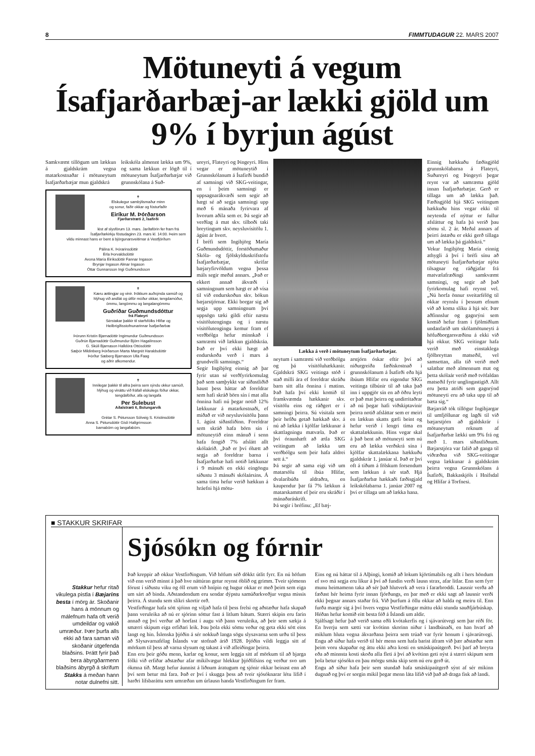8 FIMMTUDAGUR 22. MARS 2007
Mötuneyti á vegum Ísafjarðarbæj-ar lækki gjöld um 9% í byrjun ágúst
Samkvæmt tillögum um lækkun á gjaldskrám vegna matarkostnaðar í mötuneytum Ísafjarðarbæjar mun gjaldskrá
leikskóla almennt lækka um 9%, og sama lækkun er lögð til í mötuneytum Ísafjarðarbæjar við grunnskólana á Suð-
✝
Elskulegur sambýlismaður minn
og sonur, faðir okkar og fósturfaðir
Eiríkur M. Þórðarson
Fjarðarstræti 2, Ísafirði
lést af slysförum 13. mars. Jarðaförin fer fram frá Ísafjarðarkirkju föstudaginn 23. mars kl. 14:00. Þeim sem vildu minnast hans er bent á björgunarsveitirnar á Vestfjörðum
Pálína K. Þórarinsdóttir
Erla Þorvaldsdóttir
Avona María Eiríksdóttir Fannar Ingason
Brynjar Ingason Almar Ingason
Óttar Gunnarsson Ingi Guðmundsson
✝
Kæru ættingjar og vinir. Þökkum auðsýnda samúð og hlýhug við andlát og útför móður okkar, tengdamóður, ömmu, langömmu og langalangömmu
Guðríðar Guðmundsdóttur
frá Flateyri
Sérstakar þakkir til starfsfólks Hlífar og Heilbrigðisstofnunarinnar Ísafjarðarbæ
Þórunn Kristín Bjarnadóttir Ingimundur Guðmundsson
Guðrún Bjarnadóttir Guðmundur Björn Hagalínsson
G. Skúli Bjarnason Halldóra Ottósdóttir
Sæþór Mildinberg Þórðarson Marta Margrét Haraldsdóttir
Þórður Sæberg Bjarnason Ulla Faag
og aðrir afkomendur.
✝
Innilegar þakkir til allra þeirra sem sýndu okkur samúð, hlýhug og vináttu við fráfall elskulegs föður okkar, tengdaföður, afa og langafa
Per Sulebust
Aðalstræti 6, Bolungarvík
Grétar S. Pétursson Sólveig S. Kristinsdóttir
Anna S. Pétursdóttir Gísli Hallgrímsson
barnabörn og langafabörn.
ureyri, Flateyri og Þingeyri. Hins vegar er mötuneytið í Grunnskólanum á Ísafirði bundið af samningi við SKG-veitingar, en í þeim samningi er uppsagnarákvæði sem segir að hægt sé að segja samningi upp með 6 mánaða fyrirvara af hvorum aðila sem er. Þá segir að verðlag á mat skv. tilboði taki breytingum skv. neysluvísitölu 1. ágúst ár hvert.
Í bréfi sem Ingibjörg María Guðmundsdóttir, forstöðumaður Skóla- og fjölskylduskrifstofu Ísafjarðarbæjar, skrifar bæjaryfirvöldum vegna þessa máls segir meðal annars. „Það er ekkert annað ákvæði í samningnum sem hægt er að vísa til við endurskoðun skv. bókun bæjarstjórnar. Ekki borgar sig að segja upp samningnum því uppsögn tæki gildi eftir næstu vísitölutengingu og í næstu vísitölutengingu kemur fram ef verðbólga hefur minnkað í samræmi við lækkun gjaldskráa. Það er því ekki hægt að endurskoða verð í mars á grundvelli samnings.“
Segir Ingibjörg einnig að þar fyrir utan sé verðfyrirkomulag það sem samþykkt var síðastliðið haust þess háttar að foreldrar sem hafi skráð börn sín í mat alla önnina hafi nú þegar notið 12% lækkunar á matarkostnaði, ef miðað er við neysluvísitölu þann 1. ágúst síðastliðinn. Foreldrar sem skráð hafa börn sín í mötuneytið einn mánuð í senn hafa fengið 7% afslátt allt skólaárið. „Það er því óhætt að segja að foreldrar barna í Ísafjarðarbæ hafi notið lækkunar í 9 mánuði en ekki eingöngu síðustu 3 mánuði skólaársins. Á sama tíma hefur verið hækkun á hráefni hjá mötu-
Lækka á verð í mötuneytum Ísafjarðarbæjar.
neytum í samræmi við verðbólgu og þá vísitöluhækkanir. Gjaldskrá SKG veitinga stóð í stað milli ára ef foreldrar skráðu barn sitt alla önnina í matinn. Það hafa því ekki komið til framkvæmda hækkanir skv. vísitölu eins og ráðgert er í samningi þeirra. Sú vísitala sem þeir hefðu getað hækkað skv. á nú að lækka í kjölfar lækkunar á skattlagningu matvæla. Það er því óraunhæft að ætla SKG veitingum að lækka um verðbólgu sem þeir hafa aldrei sett á.“
Þá segir að sama eigi við um matarsölu til íbúa Hlífar, dvalaríbúða aldraðra, en kaupendur þar fá 7% lækkun á matarskammt ef þeir eru skráðir í mánaðaráskrift.
Þá segir í bréfinu: „Ef bæj-
arstjórn óskar eftir því að niðurgreiða fæðiskostnað í grunnskólanum á Ísafirði eða hjá íbúum Hlífar eru eigendur SKG veitinga tilbúnir til að taka það inn í uppgjör sín en að öðru leyti er það mat þeirra og undirritaðrar að nú þegar hafi viðskiptavinir þeirra notið afsláttar sem er meiri en lækkun skatts gæfi beint og hefur verið í lengri tíma en skattalækkunin. Hins vegar skal á það bent að mötuneyti sem nú eru að lækka verðskrá sína í kjölfar skattalækkana hækkuðu gjaldskrár 1. janúar sl. Það er því oft á tíðum á fölskum forsendum sem lækkun á sér stað. Hjá Ísafjarðarbæ hækkaði fæðisgjald leikskólabarna 1. janúar 2007 og því er tillaga um að lækka hana.
Einnig hækkuðu fæðisgjöld grunnskólabarna á Flateyri, Suðureyri og Þingeyri þegar reynt var að samræma gjöld innan Ísafjarðarbæjar. Gerð er tillaga um að lækka það. Fæðisgjöld hjá SKG veitingum hækkuðu hins vegar ekki til neytenda ef nýttur er fullur afsláttur og hafa þá verið þau sömu sl. 2 ár. Meðal annars af þeirri ástæðu er ekki gerð tillaga um að lækka þá gjaldskrá.“
Vekur Ingibjörg María einnig athygli á því í bréfi sínu að mötuneyti Ísafjarðarbæjar njóta tilsagnar og ráðgjafar frá matvælafræðingi samkvæmt samningi, og segir að það fyrirkomulag hafi reynst vel. „Nú horfa önnur sveitarfélög til okkar reynslu í þessum efnum við að koma slíku á hjá sér. Þær aðfinnslur og gagnrýni sem komið hefur fram í fjölmiðlum undanfarið um skólamötuneyti á höfuðborgarsvæðinu á ekki við hjá okkur. SKG veitingar hafa verið með einstaklega fjölbreyttan matseðil, vel samsettan, alla tíð verið með salatbar með almennum mat og þetta skólaár verið með tvöfaldan matseðil fyrir unglingastigið. Allt eru þetta atriði sem gagnrýnd mötuneyti eru að taka upp til að bæta sig.“
Bæjarráð tók tillögur Ingibjargar til umfjöllunar og lagði til við bæjarstjórn að gjaldskrár í mötuneytum reknum af Ísafjarðarbæ lækki um 9% frá og með 1. mars síðastliðnum. Bæjarstjóra var falið að ganga til viðræðna við SKG-veitingar vegna lækkunar á gjaldskrám þeirra vegna Grunnskólans á Ísafirði, Bakkaskjóls í Hnífsdal og Hlífar á Torfnesi.
■ STAKKUR SKRIFAR
Stakkur hefur ritað vikulega pistla í Bæjarins besta í mörg ár. Skoðanir hans á mönnum og málefnum hafa oft verið umdeildar og vakið umræður. Þær þurfa alls ekki að fara saman við skoðanir útgefenda blaðsins. Þrátt fyrir það bera ábyrgðarmenn blaðsins ábyrgð á skrifum Stakks á meðan hann notar dulnefni sitt.
Sjósókn og fórnir
Það kreppir að okkur Vestfirðingum. Við höfum séð dökkt útlit fyrr. En nú höfum við enn verið minnt á það hve náttúran getur reynst óblíð og grimm. Tveir sjómenn fórust í síðustu viku og öll erum við hnípin og hugur okkar er með þeim sem eiga um sárt að binda. Aðstandendum eru sendar dýpstu samúðarkveðjur vegna missis þeirra. Á stundu sem slíkri skortir orð.
Vestfirðingar hafa sótt sjóinn og viljað hafa til þess frelsi og aðstæður hafa skapað þann veruleika að nú er sjórinn sóttur fast á litlum bátum. Stærri skipin eru farin annað og því verður að horfast í augu við þann veruleika, að þeir sem sækja á smærri skipum eiga erfiðari leik. Þau þola ekki sömu veður og geta ekki sótt eins langt og hin. Íslenska þjóðin á sér nokkuð langa sögu slysavarna sem urðu til þess að Slysavarnafélag Íslands var stofnað árið 1928. Þjóðin vildi leggja sitt af mörkum til þess að varna slysum og takast á við afleiðingar þeirra.
Enn eru þeir góðu menn, karlar og konur, sem leggja sitt af mörkum til að bjarga fólki við erfiðar aðstæður afar mikilvægur hlekkur þjóðlífsins og verður svo um ókmna tíð. Margt hefur áunnist á liðnum áratugum og sjónir okkar beinast enn að því sem betur má fara. Það er því í skugga þess að tveir sjósóknarar létu lífið í harðri lífsbaráttu sem umræðan um úrlausn handa Vestfirðingum fer fram.
Eins og nú háttar til á Alþingi, komið að lokum kjörtímabils og allt í hers höndum ef svo má segja eru líkur á því að fundin verði lausn strax, afar litlar. Enn sem fyrr munu heimamenn taka að sér það hlutverk að vera í fararbroddi. Lausnir verða að fæðast hér heima fyrir innan fjórðungs, en þar með er ekki sagt að lausnir verði ekki þegnar annars staðar frá. Við þurfum á öllu okkar að halda og meiru til. Enn furða margir sig á því hvers vegna Vestfirðingar máttu ekki stunda sauðfjárbúskap. Héðan hefur komið eitt besta féð á Íslandi um aldir.
Sjálfsagt hefur það verið sama eðli kvótakerfis og í sjávarútvegi sem þar réði för. En hverju sem sætti var kvótinn skorinn niður í landbúnaði, en han hvarf að miklum hluta vegna ákvarðana þeirra sem trúað var fyrir honum í sjávarútvegi. Engu að síður hafa verið til hér menn sem hafa barist áfram við þær aðstæður sem þeim voru skapaðar og áttu ekki aðra kosti en smáskipaútgerð. Því þarf að breyta eða að minnsta kosti skoða alla fleti á því að kvótinn geti nýst á stærri skipum sem þola betur sjósókn en þau mörgu smáu skip sem nú eru gerð út.
Engu að síður hafa þeir sem stundað hafa smáskipaútgerð sýnt af sér mikinn dugnað og því er sorgin mikil þegar menn láta lífið við það að draga fisk að landi.